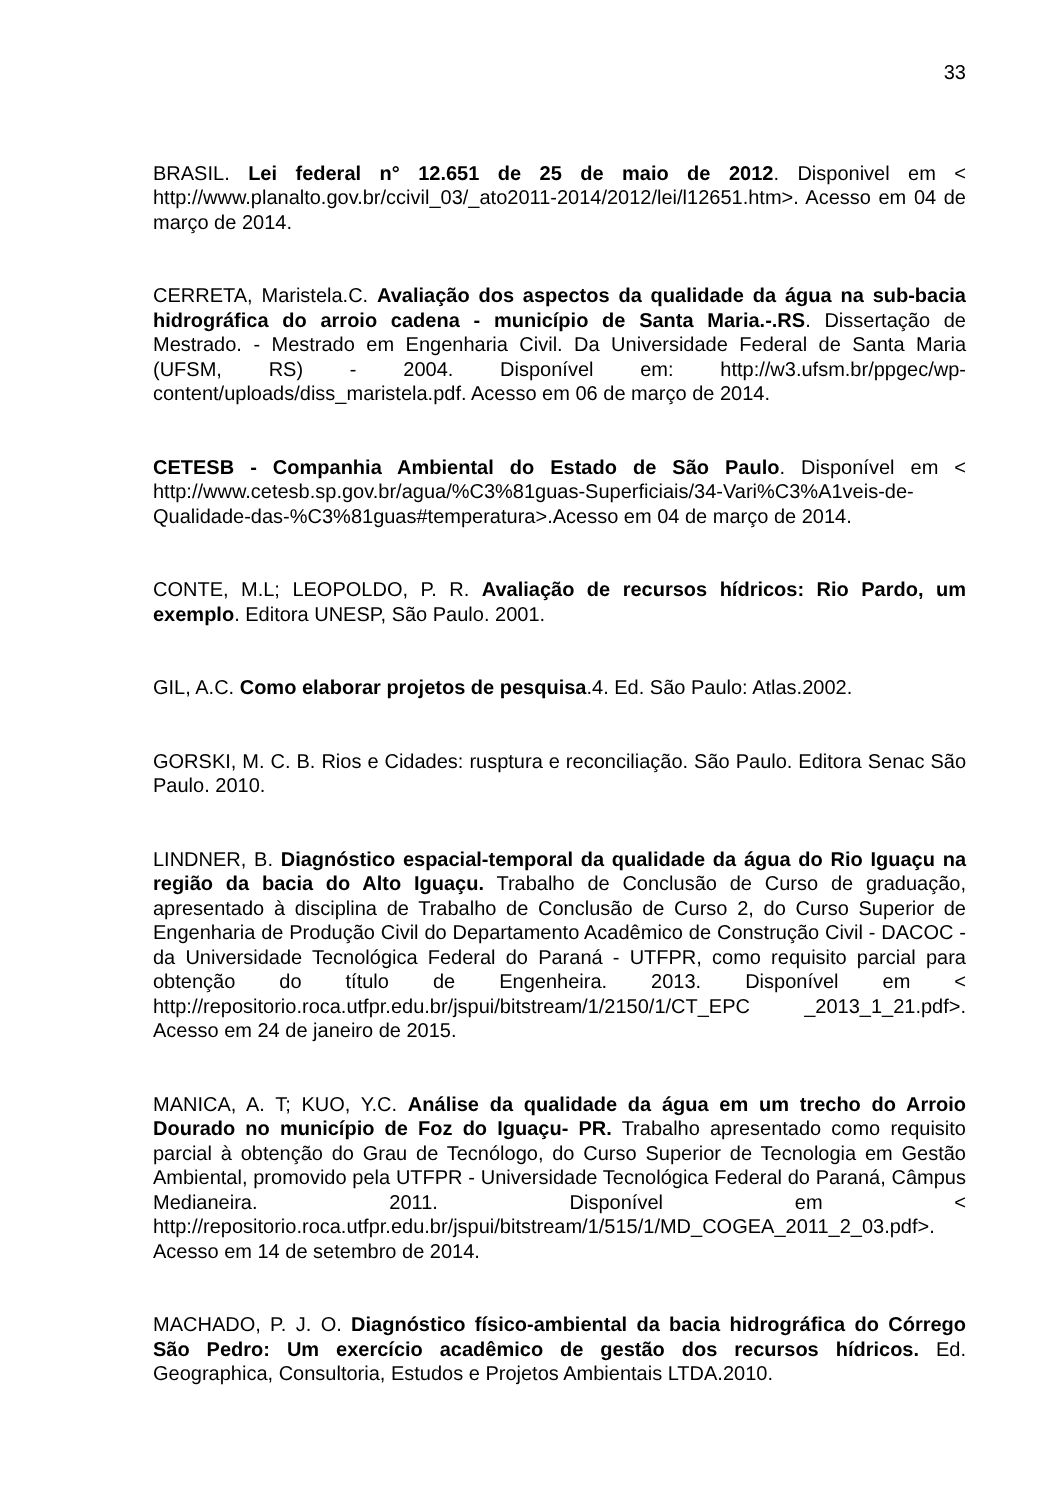33
BRASIL. Lei federal n° 12.651 de 25 de maio de 2012. Disponivel em < http://www.planalto.gov.br/ccivil_03/_ato2011-2014/2012/lei/l12651.htm>. Acesso em 04 de março de 2014.
CERRETA, Maristela.C. Avaliação dos aspectos da qualidade da água na sub-bacia hidrográfica do arroio cadena - município de Santa Maria.-.RS. Dissertação de Mestrado. - Mestrado em Engenharia Civil. Da Universidade Federal de Santa Maria (UFSM, RS) - 2004. Disponível em: http://w3.ufsm.br/ppgec/wp-content/uploads/diss_maristela.pdf. Acesso em 06 de março de 2014.
CETESB - Companhia Ambiental do Estado de São Paulo. Disponível em < http://www.cetesb.sp.gov.br/agua/%C3%81guas-Superficiais/34-Vari%C3%A1veis-de-Qualidade-das-%C3%81guas#temperatura>.Acesso em 04 de março de 2014.
CONTE, M.L; LEOPOLDO, P. R. Avaliação de recursos hídricos: Rio Pardo, um exemplo. Editora UNESP, São Paulo. 2001.
GIL, A.C. Como elaborar projetos de pesquisa.4. Ed. São Paulo: Atlas.2002.
GORSKI, M. C. B. Rios e Cidades: rusptura e reconciliação. São Paulo. Editora Senac São Paulo. 2010.
LINDNER, B. Diagnóstico espacial-temporal da qualidade da água do Rio Iguaçu na região da bacia do Alto Iguaçu. Trabalho de Conclusão de Curso de graduação, apresentado à disciplina de Trabalho de Conclusão de Curso 2, do Curso Superior de Engenharia de Produção Civil do Departamento Acadêmico de Construção Civil - DACOC - da Universidade Tecnológica Federal do Paraná - UTFPR, como requisito parcial para obtenção do título de Engenheira. 2013. Disponível em < http://repositorio.roca.utfpr.edu.br/jspui/bitstream/1/2150/1/CT_EPC _2013_1_21.pdf>. Acesso em 24 de janeiro de 2015.
MANICA, A. T; KUO, Y.C. Análise da qualidade da água em um trecho do Arroio Dourado no município de Foz do Iguaçu- PR. Trabalho apresentado como requisito parcial à obtenção do Grau de Tecnólogo, do Curso Superior de Tecnologia em Gestão Ambiental, promovido pela UTFPR - Universidade Tecnológica Federal do Paraná, Câmpus Medianeira. 2011. Disponível em < http://repositorio.roca.utfpr.edu.br/jspui/bitstream/1/515/1/MD_COGEA_2011_2_03.pdf>. Acesso em 14 de setembro de 2014.
MACHADO, P. J. O. Diagnóstico físico-ambiental da bacia hidrográfica do Córrego São Pedro: Um exercício acadêmico de gestão dos recursos hídricos. Ed. Geographica, Consultoria, Estudos e Projetos Ambientais LTDA.2010.